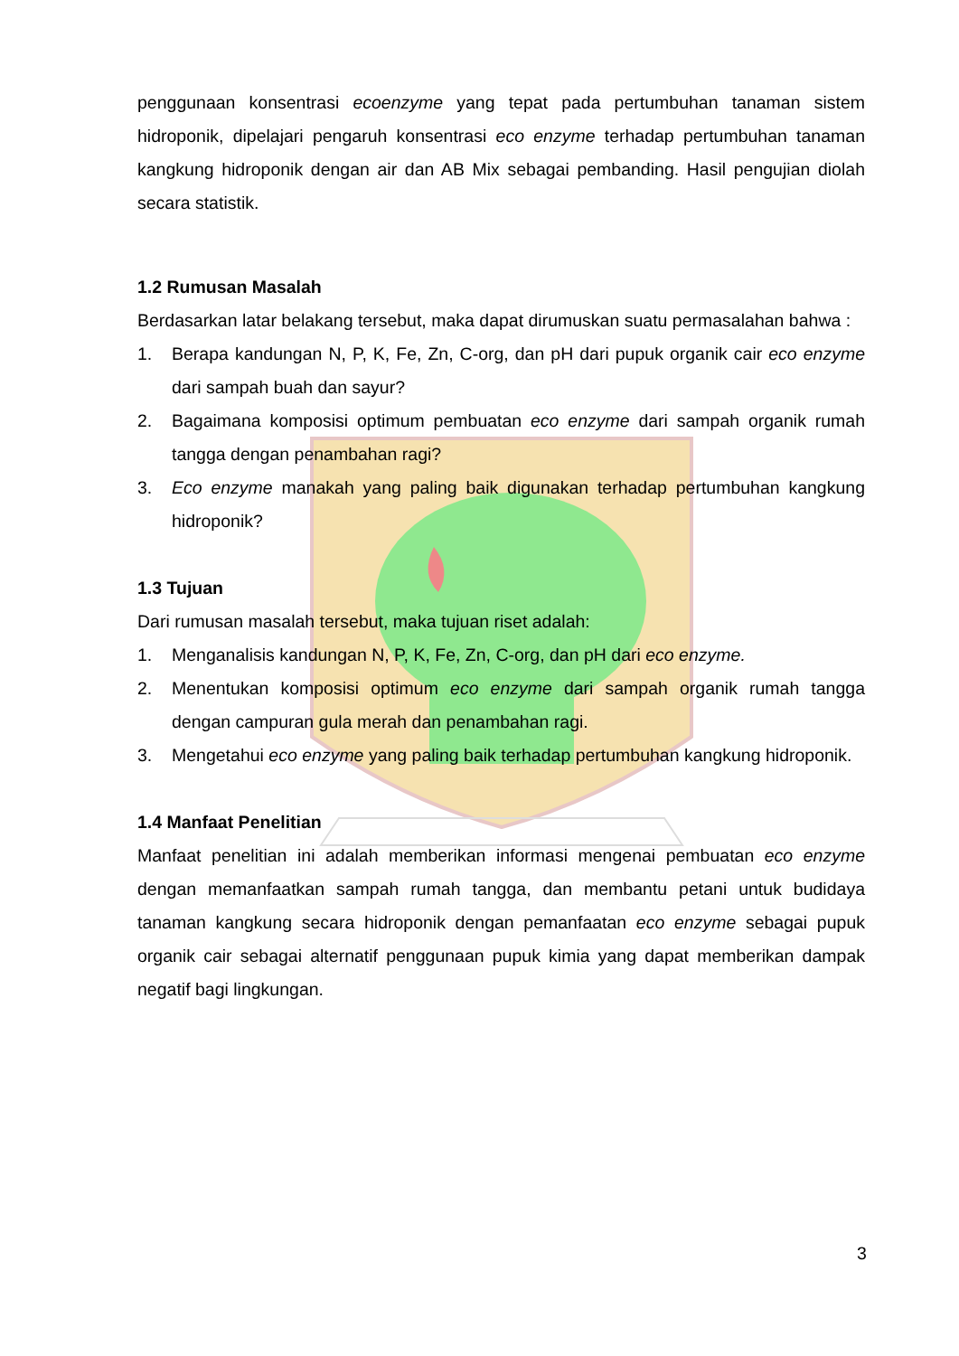penggunaan konsentrasi ecoenzyme yang tepat pada pertumbuhan tanaman sistem hidroponik, dipelajari pengaruh konsentrasi eco enzyme terhadap pertumbuhan tanaman kangkung hidroponik dengan air dan AB Mix sebagai pembanding. Hasil pengujian diolah secara statistik.
1.2 Rumusan Masalah
Berdasarkan latar belakang tersebut, maka dapat dirumuskan suatu permasalahan bahwa :
1. Berapa kandungan N, P, K, Fe, Zn, C-org, dan pH dari pupuk organik cair eco enzyme dari sampah buah dan sayur?
2. Bagaimana komposisi optimum pembuatan eco enzyme dari sampah organik rumah tangga dengan penambahan ragi?
3. Eco enzyme manakah yang paling baik digunakan terhadap pertumbuhan kangkung hidroponik?
1.3 Tujuan
Dari rumusan masalah tersebut, maka tujuan riset adalah:
1. Menganalisis kandungan N, P, K, Fe, Zn, C-org, dan pH dari eco enzyme.
2. Menentukan komposisi optimum eco enzyme dari sampah organik rumah tangga dengan campuran gula merah dan penambahan ragi.
3. Mengetahui eco enzyme yang paling baik terhadap pertumbuhan kangkung hidroponik.
1.4 Manfaat Penelitian
Manfaat penelitian ini adalah memberikan informasi mengenai pembuatan eco enzyme dengan memanfaatkan sampah rumah tangga, dan membantu petani untuk budidaya tanaman kangkung secara hidroponik dengan pemanfaatan eco enzyme sebagai pupuk organik cair sebagai alternatif penggunaan pupuk kimia yang dapat memberikan dampak negatif bagi lingkungan.
3